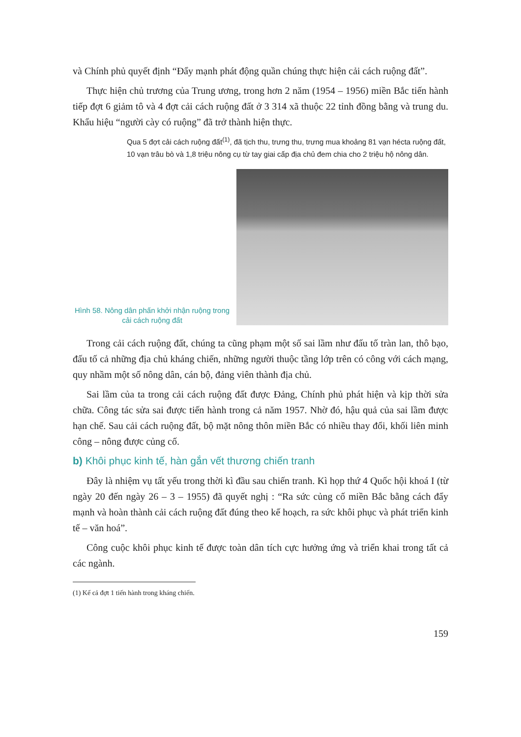và Chính phủ quyết định “Đẩy mạnh phát động quần chúng thực hiện cải cách ruộng đất”.
Thực hiện chủ trương của Trung ương, trong hơn 2 năm (1954 – 1956) miền Bắc tiến hành tiếp đợt 6 giảm tô và 4 đợt cải cách ruộng đất ở 3 314 xã thuộc 22 tỉnh đồng bằng và trung du. Khẩu hiệu “người cày có ruộng” đã trở thành hiện thực.
Qua 5 đợt cải cách ruộng đất<sup>(1)</sup>, đã tịch thu, trưng thu, trưng mua khoảng 81 vạn hécta ruộng đất, 10 vạn trâu bò và 1,8 triệu nông cụ từ tay giai cấp địa chủ đem chia cho 2 triệu hộ nông dân.
Hình 58. Nông dân phấn khởi nhận ruộng trong cải cách ruộng đất
Trong cải cách ruộng đất, chúng ta cũng phạm một số sai lầm như đấu tố tràn lan, thô bạo, đấu tố cả những địa chủ kháng chiến, những người thuộc tầng lớp trên có công với cách mạng, quy nhầm một số nông dân, cán bộ, đảng viên thành địa chủ.
Sai lầm của ta trong cải cách ruộng đất được Đảng, Chính phủ phát hiện và kịp thời sửa chữa. Công tác sửa sai được tiến hành trong cả năm 1957. Nhờ đó, hậu quả của sai lầm được hạn chế. Sau cải cách ruộng đất, bộ mặt nông thôn miền Bắc có nhiều thay đổi, khối liên minh công – nông được củng cố.
b) Khôi phục kinh tế, hàn gắn vết thương chiến tranh
Đây là nhiệm vụ tất yếu trong thời kì đầu sau chiến tranh. Kì họp thứ 4 Quốc hội khoá I (từ ngày 20 đến ngày 26 – 3 – 1955) đã quyết nghị : “Ra sức củng cố miền Bắc bằng cách đẩy mạnh và hoàn thành cải cách ruộng đất đúng theo kế hoạch, ra sức khôi phục và phát triển kinh tế – văn hoá”.
Công cuộc khôi phục kinh tế được toàn dân tích cực hưởng ứng và triển khai trong tất cả các ngành.
(1) Kể cả đợt 1 tiến hành trong kháng chiến.
159